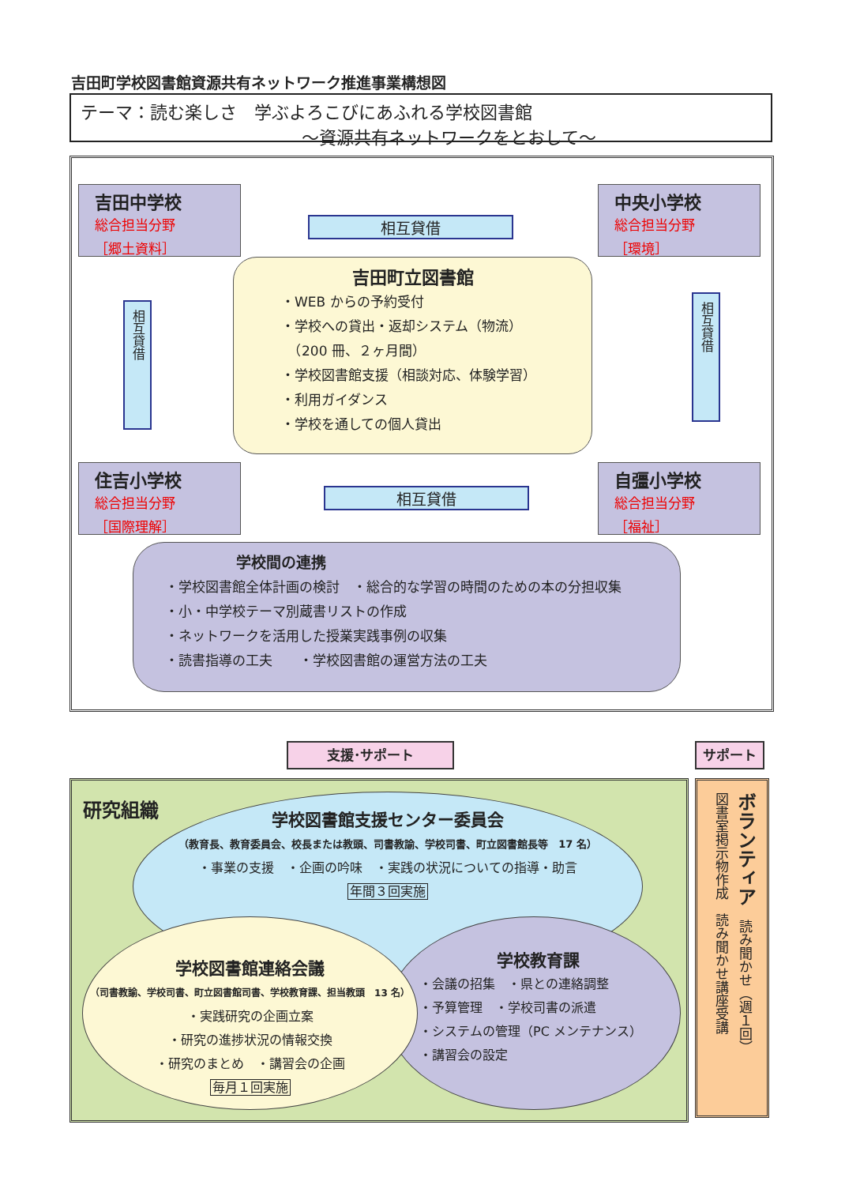吉田町学校図書館資源共有ネットワーク推進事業構想図
テーマ：読む楽しさ　学ぶよろこびにあふれる学校図書館
～資源共有ネットワークをとおして～
吉田中学校
総合担当分野
［郷土資料］
中央小学校
総合担当分野
［環境］
相互貸借
相互貸借
相互貸借
吉田町立図書館
・WEB からの予約受付
・学校への貸出・返却システム（物流）
　（200 冊、２ヶ月間）
・学校図書館支援（相談対応、体験学習）
・利用ガイダンス
・学校を通しての個人貸出
住吉小学校
総合担当分野
［国際理解］
自彊小学校
総合担当分野
［福祉］
相互貸借
学校間の連携
・学校図書館全体計画の検討　・総合的な学習の時間のための本の分担収集
・小・中学校テーマ別蔵書リストの作成
・ネットワークを活用した授業実践事例の収集
・読書指導の工夫　　・学校図書館の運営方法の工夫
支援･サポート サポート
研究組織
学校図書館支援センター委員会
（教育長、教育委員会、校長または教頭、司書教諭、学校司書、町立図書館長等　17 名）
・事業の支援　・企画の吟味　・実践の状況についての指導・助言
年間３回実施
学校教育課
・会議の招集　・県との連絡調整
・予算管理　・学校司書の派遣
・システムの管理（PC メンテナンス）
・講習会の設定
学校図書館連絡会議
（司書教諭、学校司書、町立図書館司書、学校教育課、担当教頭　13 名）
・実践研究の企画立案
・研究の進捗状況の情報交換
・研究のまとめ　・講習会の企画
毎月１回実施
ボランティア　読み聞かせ（週１回）
図書室掲示物作成　読み聞かせ講座受講